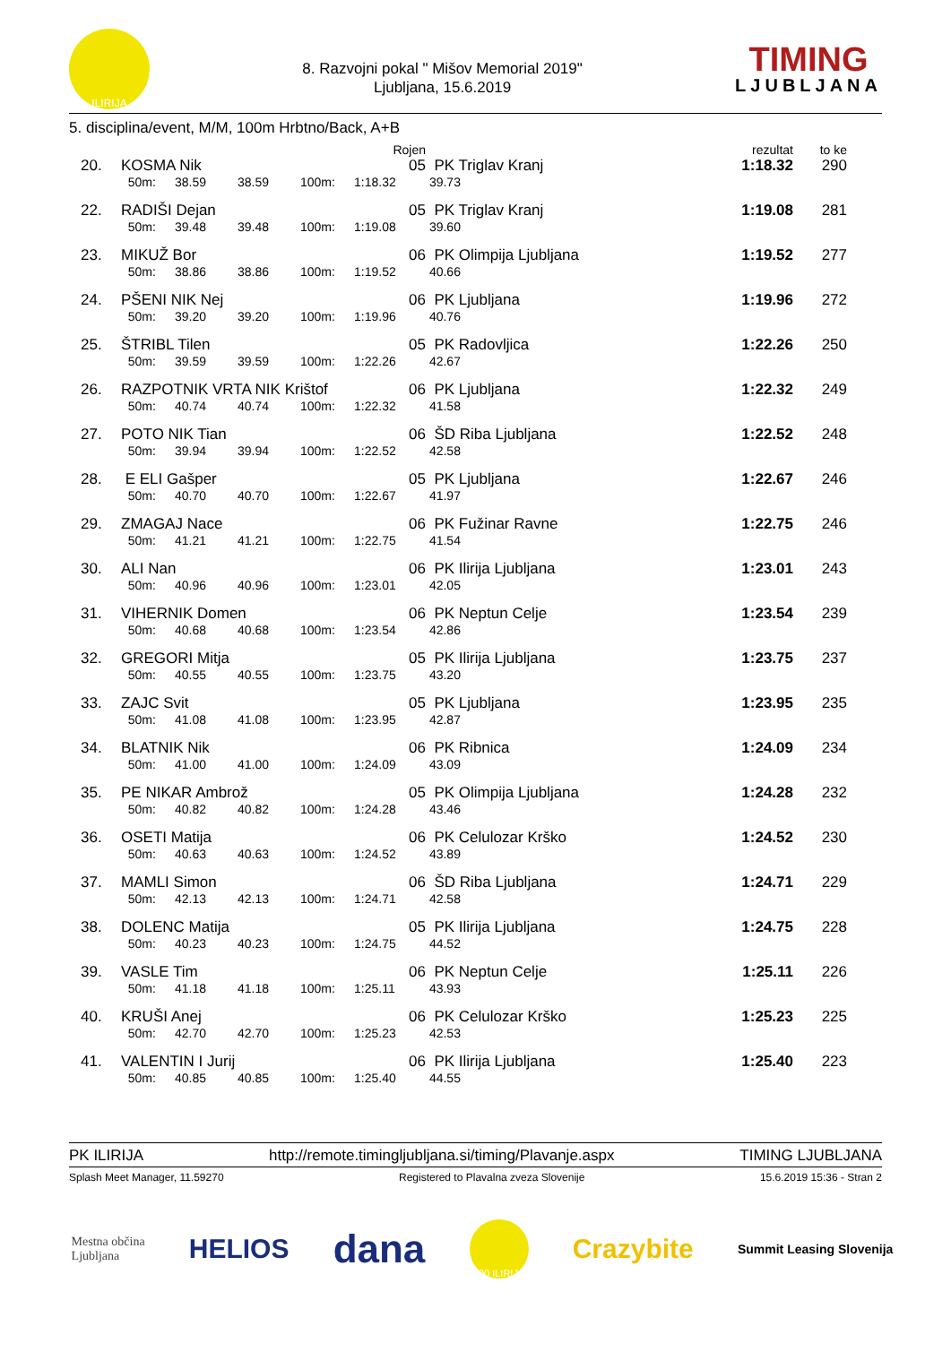ILIRIJA
8. Razvojni pokal " Mišov Memorial 2019"
Ljubljana, 15.6.2019
TIMING
LJUBLJANA
5. disciplina/event, M/M, 100m Hrbtno/Back, A+B
| | | | | | Rojen | | rezultat | to ke |
| 20. | KOSMA Nik | | | | 05 | PK Triglav Kranj | 1:18.32 | 290 |
| | 50m: | 38.59 | 38.59 | 100m: | 1:18.32 | 39.73 | | |
| 22. | RADIŠI Dejan | | | | 05 | PK Triglav Kranj | 1:19.08 | 281 |
| | 50m: | 39.48 | 39.48 | 100m: | 1:19.08 | 39.60 | | |
| 23. | MIKUŽ Bor | | | | 06 | PK Olimpija Ljubljana | 1:19.52 | 277 |
| | 50m: | 38.86 | 38.86 | 100m: | 1:19.52 | 40.66 | | |
| 24. | PŠENI NIK Nej | | | | 06 | PK Ljubljana | 1:19.96 | 272 |
| | 50m: | 39.20 | 39.20 | 100m: | 1:19.96 | 40.76 | | |
| 25. | ŠTRIBL Tilen | | | | 05 | PK Radovljica | 1:22.26 | 250 |
| | 50m: | 39.59 | 39.59 | 100m: | 1:22.26 | 42.67 | | |
| 26. | RAZPOTNIK VRTA NIK Krištof | | | | 06 | PK Ljubljana | 1:22.32 | 249 |
| | 50m: | 40.74 | 40.74 | 100m: | 1:22.32 | 41.58 | | |
| 27. | POTO NIK Tian | | | | 06 | ŠD Riba Ljubljana | 1:22.52 | 248 |
| | 50m: | 39.94 | 39.94 | 100m: | 1:22.52 | 42.58 | | |
| 28. | E ELI Gašper | | | | 05 | PK Ljubljana | 1:22.67 | 246 |
| | 50m: | 40.70 | 40.70 | 100m: | 1:22.67 | 41.97 | | |
| 29. | ZMAGAJ Nace | | | | 06 | PK Fužinar Ravne | 1:22.75 | 246 |
| | 50m: | 41.21 | 41.21 | 100m: | 1:22.75 | 41.54 | | |
| 30. | ALI Nan | | | | 06 | PK Ilirija Ljubljana | 1:23.01 | 243 |
| | 50m: | 40.96 | 40.96 | 100m: | 1:23.01 | 42.05 | | |
| 31. | VIHERNIK Domen | | | | 06 | PK Neptun Celje | 1:23.54 | 239 |
| | 50m: | 40.68 | 40.68 | 100m: | 1:23.54 | 42.86 | | |
| 32. | GREGORI Mitja | | | | 05 | PK Ilirija Ljubljana | 1:23.75 | 237 |
| | 50m: | 40.55 | 40.55 | 100m: | 1:23.75 | 43.20 | | |
| 33. | ZAJC Svit | | | | 05 | PK Ljubljana | 1:23.95 | 235 |
| | 50m: | 41.08 | 41.08 | 100m: | 1:23.95 | 42.87 | | |
| 34. | BLATNIK Nik | | | | 06 | PK Ribnica | 1:24.09 | 234 |
| | 50m: | 41.00 | 41.00 | 100m: | 1:24.09 | 43.09 | | |
| 35. | PE NIKAR Ambrož | | | | 05 | PK Olimpija Ljubljana | 1:24.28 | 232 |
| | 50m: | 40.82 | 40.82 | 100m: | 1:24.28 | 43.46 | | |
| 36. | OSETI Matija | | | | 06 | PK Celulozar Krško | 1:24.52 | 230 |
| | 50m: | 40.63 | 40.63 | 100m: | 1:24.52 | 43.89 | | |
| 37. | MAMLI Simon | | | | 06 | ŠD Riba Ljubljana | 1:24.71 | 229 |
| | 50m: | 42.13 | 42.13 | 100m: | 1:24.71 | 42.58 | | |
| 38. | DOLENC Matija | | | | 05 | PK Ilirija Ljubljana | 1:24.75 | 228 |
| | 50m: | 40.23 | 40.23 | 100m: | 1:24.75 | 44.52 | | |
| 39. | VASLE Tim | | | | 06 | PK Neptun Celje | 1:25.11 | 226 |
| | 50m: | 41.18 | 41.18 | 100m: | 1:25.11 | 43.93 | | |
| 40. | KRUŠI Anej | | | | 06 | PK Celulozar Krško | 1:25.23 | 225 |
| | 50m: | 42.70 | 42.70 | 100m: | 1:25.23 | 42.53 | | |
| 41. | VALENTIN I Jurij | | | | 06 | PK Ilirija Ljubljana | 1:25.40 | 223 |
| | 50m: | 40.85 | 40.85 | 100m: | 1:25.40 | 44.55 | | |
PK ILIRIJA http://remote.timingljubljana.si/timing/Plavanje.aspx TIMING LJUBLJANA
Splash Meet Manager, 11.59270 Registered to Plavalna zveza Slovenije 15.6.2019 15:36 - Stran 2
Mestna občina
Ljubljana HELIOS dana 100 ILIRIJA Crazybite Summit Leasing Slovenija